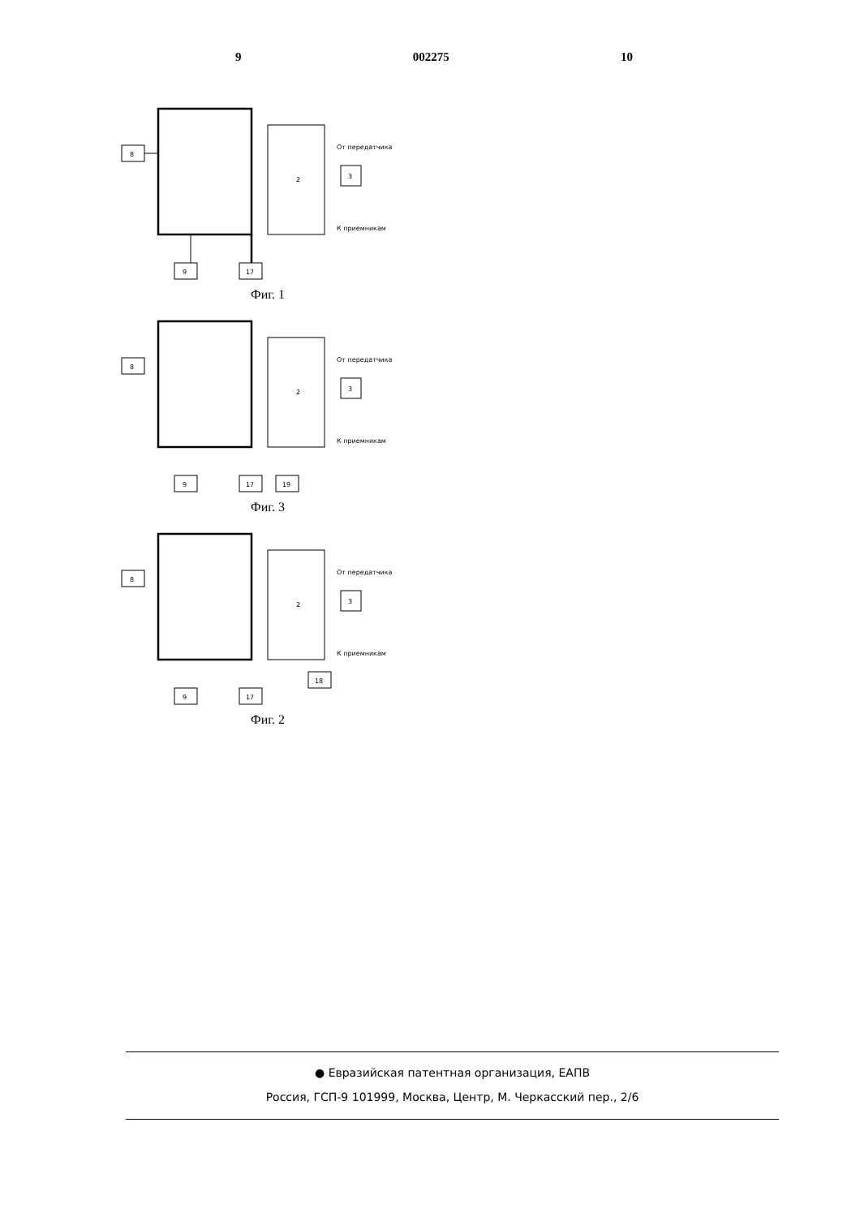9 002275 10
8
9
17
3
2
От передатчика
К приемникам
Фиг. 1
8
9
17
19
3
2
От передатчика
К приемникам
Фиг. 3
8
9
17
18
3
2
От передатчика
К приемникам
Фиг. 2
● Евразийская патентная организация, ЕАПВ
Россия, ГСП-9 101999, Москва, Центр, М. Черкасский пер., 2/6